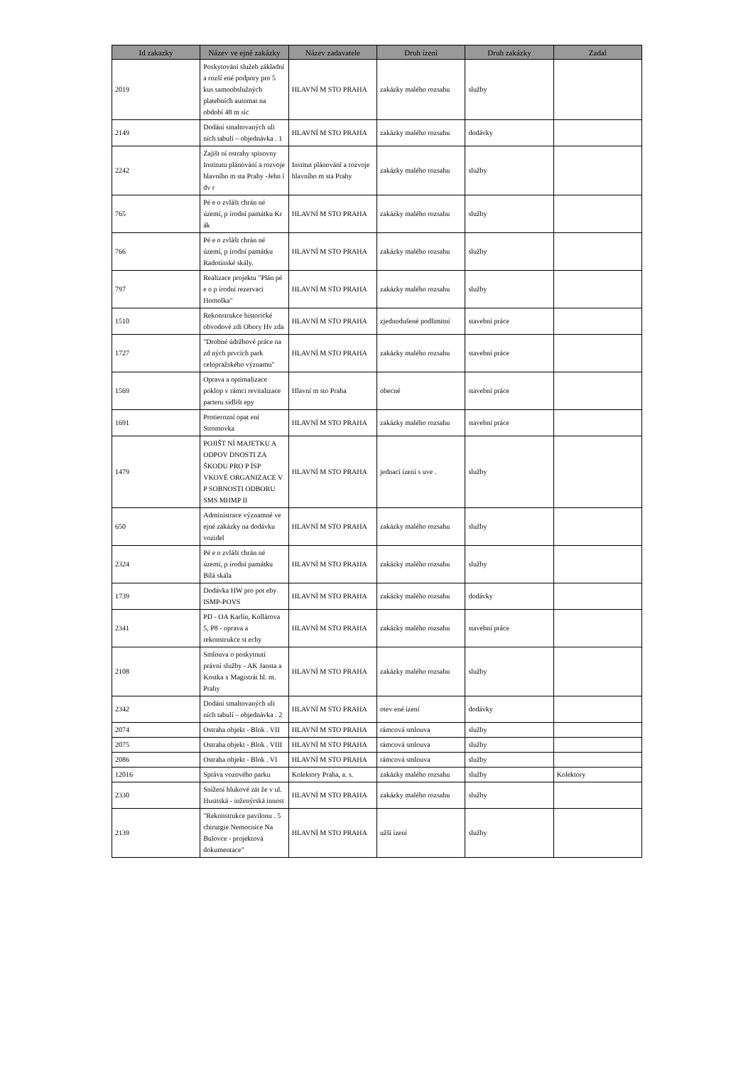| Id zakazky | Název ve ejné zakázky | Název zadavatele | Druh ízení | Druh zakázky | Zadal |
| --- | --- | --- | --- | --- | --- |
| 2019 | Poskytování služeb základní a rozší ené podpory pro 5 kus samoobslužných platebních automat na období 48 m síc | HLAVNÍ M STO PRAHA | zakázky malého rozsahu | služby | |
| 2149 | Dodání smaltovaných uli ních tabulí – objednávka . 1 | HLAVNÍ M STO PRAHA | zakázky malého rozsahu | dodávky | |
| 2242 | Zajišt ní ostrahy spisovny Institutu plánování a rozvoje hlavního m sta Prahy -Jehn í dv r | Institut plánování a rozvoje hlavního m sta Prahy | zakázky malého rozsahu | služby | |
| 765 | Pé e o zvlášt chrán né území, p írodní památku Kr ák | HLAVNÍ M STO PRAHA | zakázky malého rozsahu | služby | |
| 766 | Pé e o zvlášt chrán né území, p írodní památku Radotínské skály. | HLAVNÍ M STO PRAHA | zakázky malého rozsahu | služby | |
| 797 | Realizace projektu "Plán pé e o p írodní rezervaci Homolka" | HLAVNÍ M STO PRAHA | zakázky malého rozsahu | služby | |
| 1510 | Rekonstrukce historické obvodové zdi Obory Hv zda | HLAVNÍ M STO PRAHA | zjednodušené podlimitní | stavební práce | |
| 1727 | "Drobné údržbové práce na zd ných prvcích park celopražského významu" | HLAVNÍ M STO PRAHA | zakázky malého rozsahu | stavební práce | |
| 1569 | Oprava a optimalizace poklop v rámci revitalizace parteru sídlišt epy | Hlavní m sto Praha | obecné | stavební práce | |
| 1691 | Protierozní opat ení Stromovka | HLAVNÍ M STO PRAHA | zakázky malého rozsahu | stavební práce | |
| 1479 | POJIŠT NÍ MAJETKU A ODPOV DNOSTI ZA ŠKODU PRO P ÍSP VKOVÉ ORGANIZACE V P SOBNOSTI ODBORU SMS MHMP II | HLAVNÍ M STO PRAHA | jednací ízení s uve . | služby | |
| 650 | Administrace významné ve ejné zakázky na dodávku vozidel | HLAVNÍ M STO PRAHA | zakázky malého rozsahu | služby | |
| 2324 | Pé e o zvlášt chrán né území, p írodní památku Bílá skála | HLAVNÍ M STO PRAHA | zakázky malého rozsahu | služby | |
| 1739 | Dodávka HW pro pot eby ISMP-POVS | HLAVNÍ M STO PRAHA | zakázky malého rozsahu | dodávky | |
| 2341 | PD - OA Karlín, Kollárova 5, P8 - oprava a rekonstrukce st echy | HLAVNÍ M STO PRAHA | zakázky malého rozsahu | stavební práce | |
| 2108 | Smlouva o poskytnutí právní služby - AK Jansta a Kostka x Magistrát hl. m. Prahy | HLAVNÍ M STO PRAHA | zakázky malého rozsahu | služby | |
| 2342 | Dodání smaltovaných uli ních tabulí – objednávka . 2 | HLAVNÍ M STO PRAHA | otev ené ízení | dodávky | |
| 2074 | Ostraha objekt - Blok . VII | HLAVNÍ M STO PRAHA | rámcová smlouva | služby | |
| 2075 | Ostraha objekt - Blok . VIII | HLAVNÍ M STO PRAHA | rámcová smlouva | služby | |
| 2086 | Ostraha objekt - Blok . VI | HLAVNÍ M STO PRAHA | rámcová smlouva | služby | |
| 12016 | Správa vozového parku | Kolektory Praha, a. s. | zakázky malého rozsahu | služby | Kolektory |
| 2330 | Snížení hlukové zát že v ul. Husitská - inženýrská innost | HLAVNÍ M STO PRAHA | zakázky malého rozsahu | služby | |
| 2139 | "Rekonstrukce pavilonu . 5 chirurgie Nemocnice Na Bulovce - projektová dokumentace" | HLAVNÍ M STO PRAHA | užší ízení | služby | |